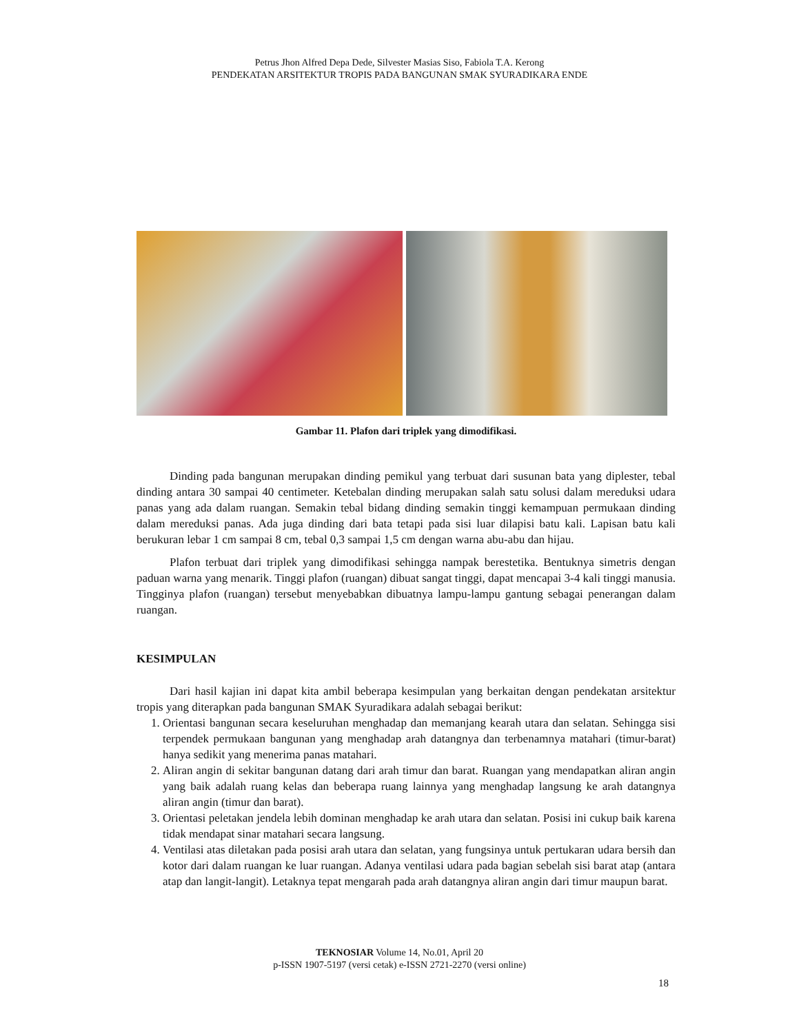Petrus Jhon Alfred Depa Dede, Silvester Masias Siso, Fabiola T.A. Kerong
PENDEKATAN ARSITEKTUR TROPIS PADA BANGUNAN SMAK SYURADIKARA ENDE
Gambar 11. Plafon dari triplek yang dimodifikasi.
Dinding pada bangunan merupakan dinding pemikul yang terbuat dari susunan bata yang diplester, tebal dinding antara 30 sampai 40 centimeter. Ketebalan dinding merupakan salah satu solusi dalam mereduksi udara panas yang ada dalam ruangan. Semakin tebal bidang dinding semakin tinggi kemampuan permukaan dinding dalam mereduksi panas. Ada juga dinding dari bata tetapi pada sisi luar dilapisi batu kali. Lapisan batu kali berukuran lebar 1 cm sampai 8 cm, tebal 0,3 sampai 1,5 cm dengan warna abu-abu dan hijau.
Plafon terbuat dari triplek yang dimodifikasi sehingga nampak berestetika. Bentuknya simetris dengan paduan warna yang menarik. Tinggi plafon (ruangan) dibuat sangat tinggi, dapat mencapai 3-4 kali tinggi manusia. Tingginya plafon (ruangan) tersebut menyebabkan dibuatnya lampu-lampu gantung sebagai penerangan dalam ruangan.
KESIMPULAN
Dari hasil kajian ini dapat kita ambil beberapa kesimpulan yang berkaitan dengan pendekatan arsitektur tropis yang diterapkan pada bangunan SMAK Syuradikara adalah sebagai berikut:
1. Orientasi bangunan secara keseluruhan menghadap dan memanjang kearah utara dan selatan. Sehingga sisi terpendek permukaan bangunan yang menghadap arah datangnya dan terbenamnya matahari (timur-barat) hanya sedikit yang menerima panas matahari.
2. Aliran angin di sekitar bangunan datang dari arah timur dan barat. Ruangan yang mendapatkan aliran angin yang baik adalah ruang kelas dan beberapa ruang lainnya yang menghadap langsung ke arah datangnya aliran angin (timur dan barat).
3. Orientasi peletakan jendela lebih dominan menghadap ke arah utara dan selatan. Posisi ini cukup baik karena tidak mendapat sinar matahari secara langsung.
4. Ventilasi atas diletakan pada posisi arah utara dan selatan, yang fungsinya untuk pertukaran udara bersih dan kotor dari dalam ruangan ke luar ruangan. Adanya ventilasi udara pada bagian sebelah sisi barat atap (antara atap dan langit-langit). Letaknya tepat mengarah pada arah datangnya aliran angin dari timur maupun barat.
TEKNOSIAR Volume 14, No.01, April 20
p-ISSN 1907-5197 (versi cetak) e-ISSN 2721-2270 (versi online)
18